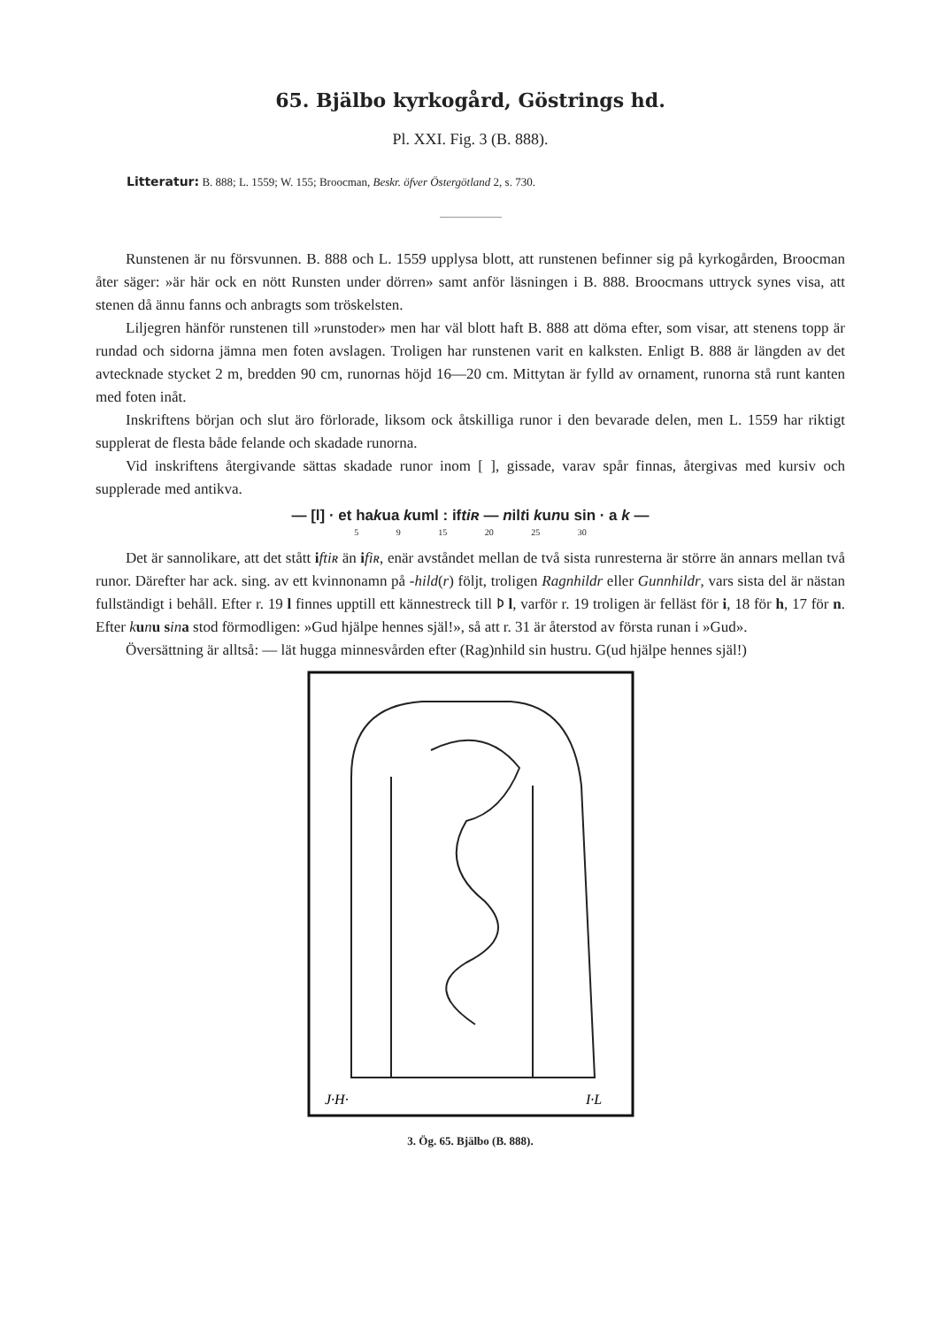65. Bjälbo kyrkogård, Göstrings hd.
Pl. XXI. Fig. 3 (B. 888).
Litteratur: B. 888; L. 1559; W. 155; Broocman, Beskr. öfver Östergötland 2, s. 730.
Runstenen är nu försvunnen. B. 888 och L. 1559 upplysa blott, att runstenen befinner sig på kyrkogården, Broocman åter säger: »är här ock en nött Runsten under dörren» samt anför läsningen i B. 888. Broocmans uttryck synes visa, att stenen då ännu fanns och anbragts som tröskelsten.
Liljegren hänför runstenen till »runstoder» men har väl blott haft B. 888 att döma efter, som visar, att stenens topp är rundad och sidorna jämna men foten avslagen. Troligen har runstenen varit en kalksten. Enligt B. 888 är längden av det avtecknade stycket 2 m, bredden 90 cm, runornas höjd 16—20 cm. Mittytan är fylld av ornament, runorna stå runt kanten med foten inåt.
Inskriftens början och slut äro förlorade, liksom ock åtskilliga runor i den bevarade delen, men L. 1559 har riktigt supplerat de flesta både felande och skadade runorna.
Vid inskriftens återgivande sättas skadade runor inom [ ], gissade, varav spår finnas, återgivas med kursiv och supplerade med antikva.
— [l] · et hakua kuml : iftiʀ — nilti kunu sin · a k —
5 9 15 20 25 30
Det är sannolikare, att det stått iftiʀ än ifiʀ, enär avståndet mellan de två sista runresterna är större än annars mellan två runor. Därefter har ack. sing. av ett kvinnonamn på -hild(r) följt, troligen Ragnhildr eller Gunnhildr, vars sista del är nästan fullständigt i behåll. Efter r. 19 l finnes upptill ett kännestreck till ᚦ l, varför r. 19 troligen är felläst för i, 18 för h, 17 för n. Efter kunu sin a stod förmodligen: »Gud hjälpe hennes själ!», så att r. 31 är återstod av första runan i »Gud».
Översättning är alltså: — lät hugga minnesvården efter (Rag)nhild sin hustru. G(ud hjälpe hennes själ!)
J·H·
I·L
3. Ög. 65. Bjälbo (B. 888).